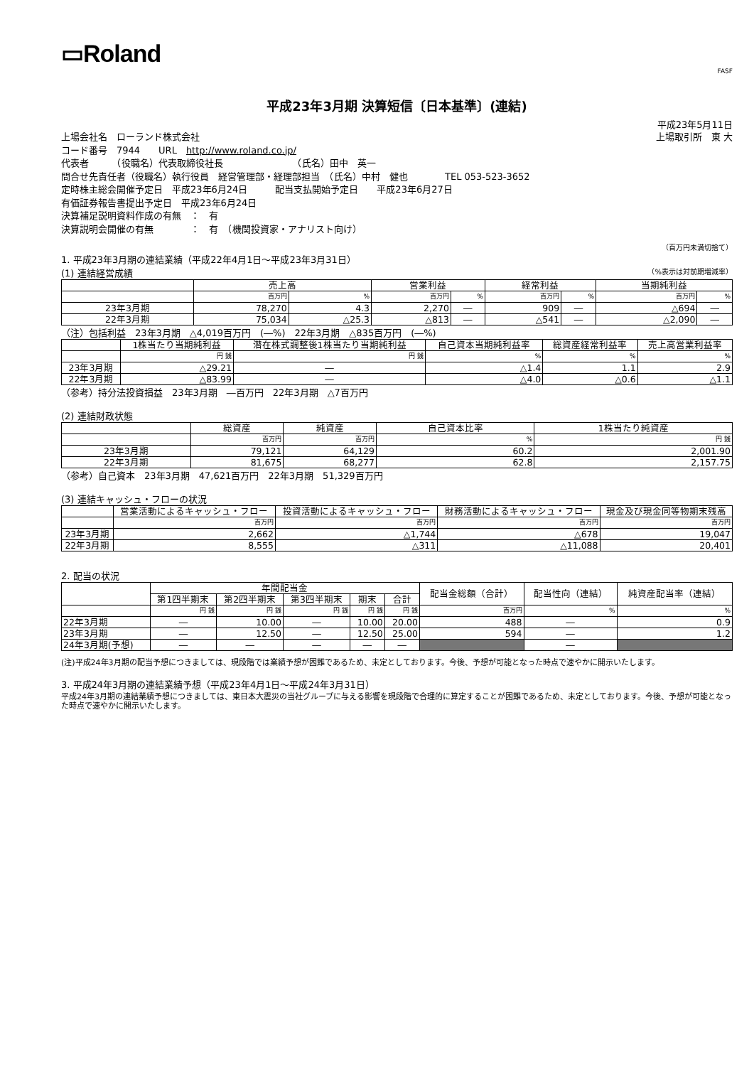▭Roland
FASF
平成23年3月期 決算短信〔日本基準〕(連結)
平成23年5月11日
上場会社名　ローランド株式会社 上場取引所　東 大
コード番号　7944　　URL　http://www.roland.co.jp/
代表者　　　（役職名）代表取締役社長　　　　　　　　（氏名）田中　英一
問合せ先責任者（役職名）執行役員　経営管理部・経理部担当　（氏名）中村　健也　　　　TEL 053-523-3652
定時株主総会開催予定日　平成23年6月24日　　　配当支払開始予定日　　平成23年6月27日
有価証券報告書提出予定日　平成23年6月24日
決算補足説明資料作成の有無　：　有
決算説明会開催の有無　　　　：　有　（機関投資家・アナリスト向け）
（百万円未満切捨て）
1. 平成23年3月期の連結業績（平成22年4月1日～平成23年3月31日）
(1) 連結経営成績 （%表示は対前期増減率）
| | 売上高 | | 営業利益 | | 経常利益 | | 当期純利益 | |
| --- | --- | --- | --- | --- | --- | --- | --- | --- |
| | 百万円 | % | 百万円 | % | 百万円 | % | 百万円 | % |
| 23年3月期 | 78,270 | 4.3 | 2,270 | ― | 909 | ― | △694 | ― |
| 22年3月期 | 75,034 | △25.3 | △813 | ― | △541 | ― | △2,090 | ― |
（注）包括利益　23年3月期　△4,019百万円　(―%)　22年3月期　△835百万円　(―%)
| | 1株当たり当期純利益 | 潜在株式調整後1株当たり当期純利益 | 自己資本当期純利益率 | 総資産経常利益率 | 売上高営業利益率 |
| --- | --- | --- | --- | --- | --- |
| | 円 銭 | 円 銭 | % | % | % |
| 23年3月期 | △29.21 | ― | △1.4 | 1.1 | 2.9 |
| 22年3月期 | △83.99 | ― | △4.0 | △0.6 | △1.1 |
（参考）持分法投資損益　23年3月期　―百万円　22年3月期　△7百万円
(2) 連結財政状態
| | 総資産 | 純資産 | 自己資本比率 | 1株当たり純資産 |
| --- | --- | --- | --- | --- |
| | 百万円 | 百万円 | % | 円 銭 |
| 23年3月期 | 79,121 | 64,129 | 60.2 | 2,001.90 |
| 22年3月期 | 81,675 | 68,277 | 62.8 | 2,157.75 |
（参考）自己資本　23年3月期　47,621百万円　22年3月期　51,329百万円
(3) 連結キャッシュ・フローの状況
| | 営業活動によるキャッシュ・フロー | 投資活動によるキャッシュ・フロー | 財務活動によるキャッシュ・フロー | 現金及び現金同等物期末残高 |
| --- | --- | --- | --- | --- |
| | 百万円 | 百万円 | 百万円 | 百万円 |
| 23年3月期 | 2,662 | △1,744 | △678 | 19,047 |
| 22年3月期 | 8,555 | △311 | △11,088 | 20,401 |
2. 配当の状況
| | 年間配当金 | | | | | 配当金総額（合計） | 配当性向（連結） | 純資産配当率（連結） |
| --- | --- | --- | --- | --- | --- | --- | --- | --- |
| | 第1四半期末 | 第2四半期末 | 第3四半期末 | 期末 | 合計 | | | |
| | 円 銭 | 円 銭 | 円 銭 | 円 銭 | 円 銭 | 百万円 | % | % |
| 22年3月期 | ― | 10.00 | ― | 10.00 | 20.00 | 488 | ― | 0.9 |
| 23年3月期 | ― | 12.50 | ― | 12.50 | 25.00 | 594 | ― | 1.2 |
| 24年3月期(予想) | ― | ― | ― | ― | ― | | ― | |
(注)平成24年3月期の配当予想につきましては、現段階では業績予想が困難であるため、未定としております。今後、予想が可能となった時点で速やかに開示いたします。
3. 平成24年3月期の連結業績予想（平成23年4月1日～平成24年3月31日）
平成24年3月期の連結業績予想につきましては、東日本大震災の当社グループに与える影響を現段階で合理的に算定することが困難であるため、未定としております。今後、予想が可能となった時点で速やかに開示いたします。